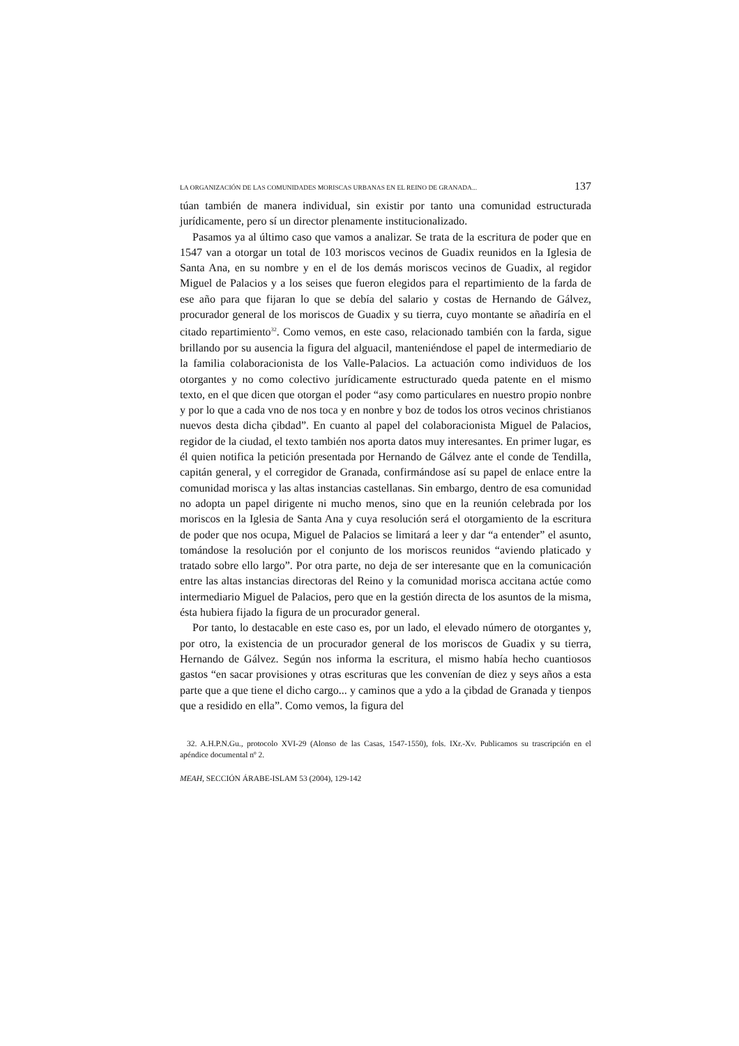LA ORGANIZACIÓN DE LAS COMUNIDADES MORISCAS URBANAS EN EL REINO DE GRANADA... 137
túan también de manera individual, sin existir por tanto una comunidad estructurada jurídicamente, pero sí un director plenamente institucionalizado.
Pasamos ya al último caso que vamos a analizar. Se trata de la escritura de poder que en 1547 van a otorgar un total de 103 moriscos vecinos de Guadix reunidos en la Iglesia de Santa Ana, en su nombre y en el de los demás moriscos vecinos de Guadix, al regidor Miguel de Palacios y a los seises que fueron elegidos para el repartimiento de la farda de ese año para que fijaran lo que se debía del salario y costas de Hernando de Gálvez, procurador general de los moriscos de Guadix y su tierra, cuyo montante se añadiría en el citado repartimiento<sup>32</sup>. Como vemos, en este caso, relacionado también con la farda, sigue brillando por su ausencia la figura del alguacil, manteniéndose el papel de intermediario de la familia colaboracionista de los Valle-Palacios. La actuación como individuos de los otorgantes y no como colectivo jurídicamente estructurado queda patente en el mismo texto, en el que dicen que otorgan el poder “asy como particulares en nuestro propio nonbre y por lo que a cada vno de nos toca y en nonbre y boz de todos los otros vecinos christianos nuevos desta dicha çibdad”. En cuanto al papel del colaboracionista Miguel de Palacios, regidor de la ciudad, el texto también nos aporta datos muy interesantes. En primer lugar, es él quien notifica la petición presentada por Hernando de Gálvez ante el conde de Tendilla, capitán general, y el corregidor de Granada, confirmándose así su papel de enlace entre la comunidad morisca y las altas instancias castellanas. Sin embargo, dentro de esa comunidad no adopta un papel dirigente ni mucho menos, sino que en la reunión celebrada por los moriscos en la Iglesia de Santa Ana y cuya resolución será el otorgamiento de la escritura de poder que nos ocupa, Miguel de Palacios se limitará a leer y dar “a entender” el asunto, tomándose la resolución por el conjunto de los moriscos reunidos “aviendo platicado y tratado sobre ello largo”. Por otra parte, no deja de ser interesante que en la comunicación entre las altas instancias directoras del Reino y la comunidad morisca accitana actúe como intermediario Miguel de Palacios, pero que en la gestión directa de los asuntos de la misma, ésta hubiera fijado la figura de un procurador general.
Por tanto, lo destacable en este caso es, por un lado, el elevado número de otorgantes y, por otro, la existencia de un procurador general de los moriscos de Guadix y su tierra, Hernando de Gálvez. Según nos informa la escritura, el mismo había hecho cuantiosos gastos “en sacar provisiones y otras escrituras que les convenían de diez y seys años a esta parte que a que tiene el dicho cargo... y caminos que a ydo a la çibdad de Granada y tienpos que a residido en ella”. Como vemos, la figura del
32. A.H.P.N.Gu., protocolo XVI-29 (Alonso de las Casas, 1547-1550), fols. IXr.-Xv. Publicamos su trascripción en el apéndice documental nº 2.
MEAH, SECCIÓN ÁRABE-ISLAM 53 (2004), 129-142